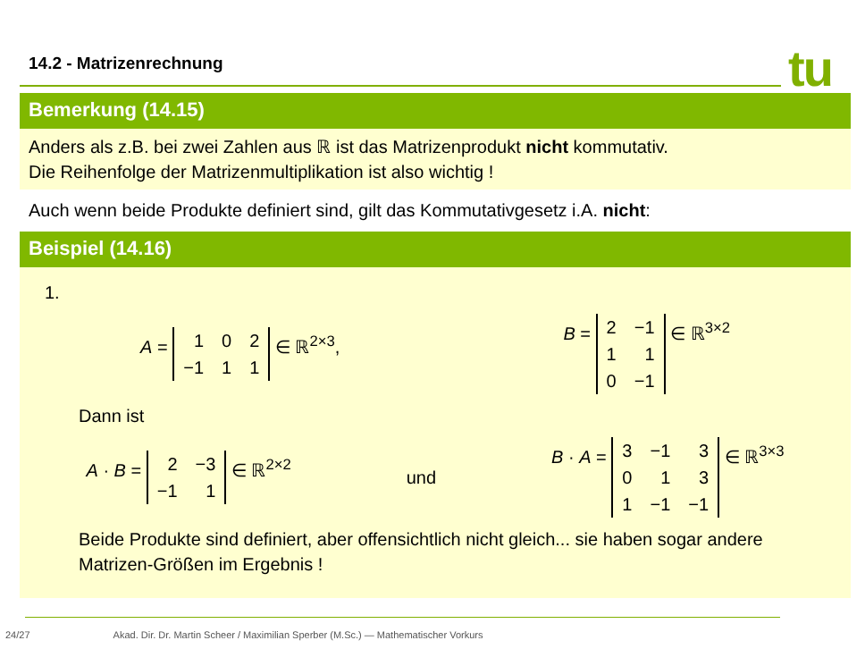14.2 - Matrizenrechnung tu
Bemerkung (14.15)
Anders als z.B. bei zwei Zahlen aus ℝ ist das Matrizenprodukt nicht kommutativ.
Die Reihenfolge der Matrizenmultiplikation ist also wichtig !
Auch wenn beide Produkte definiert sind, gilt das Kommutativgesetz i.A. nicht:
Beispiel (14.16)
1.
A =
| 1 | 0 | 2 |
| −1 | 1 | 1 |
∈ ℝ<sup>2×3</sup>, B =
| 2 | −1 |
| 1 | 1 |
| 0 | −1 |
∈ ℝ<sup>3×2</sup>
Dann ist
A · B =
| 2 | −3 |
| −1 | 1 |
∈ ℝ<sup>2×2</sup> und B · A =
| 3 | −1 | 3 |
| 0 | 1 | 3 |
| 1 | −1 | −1 |
∈ ℝ<sup>3×3</sup>
Beide Produkte sind definiert, aber offensichtlich nicht gleich... sie haben sogar andere Matrizen-Größen im Ergebnis !
24/27 Akad. Dir. Dr. Martin Scheer / Maximilian Sperber (M.Sc.) — Mathematischer Vorkurs